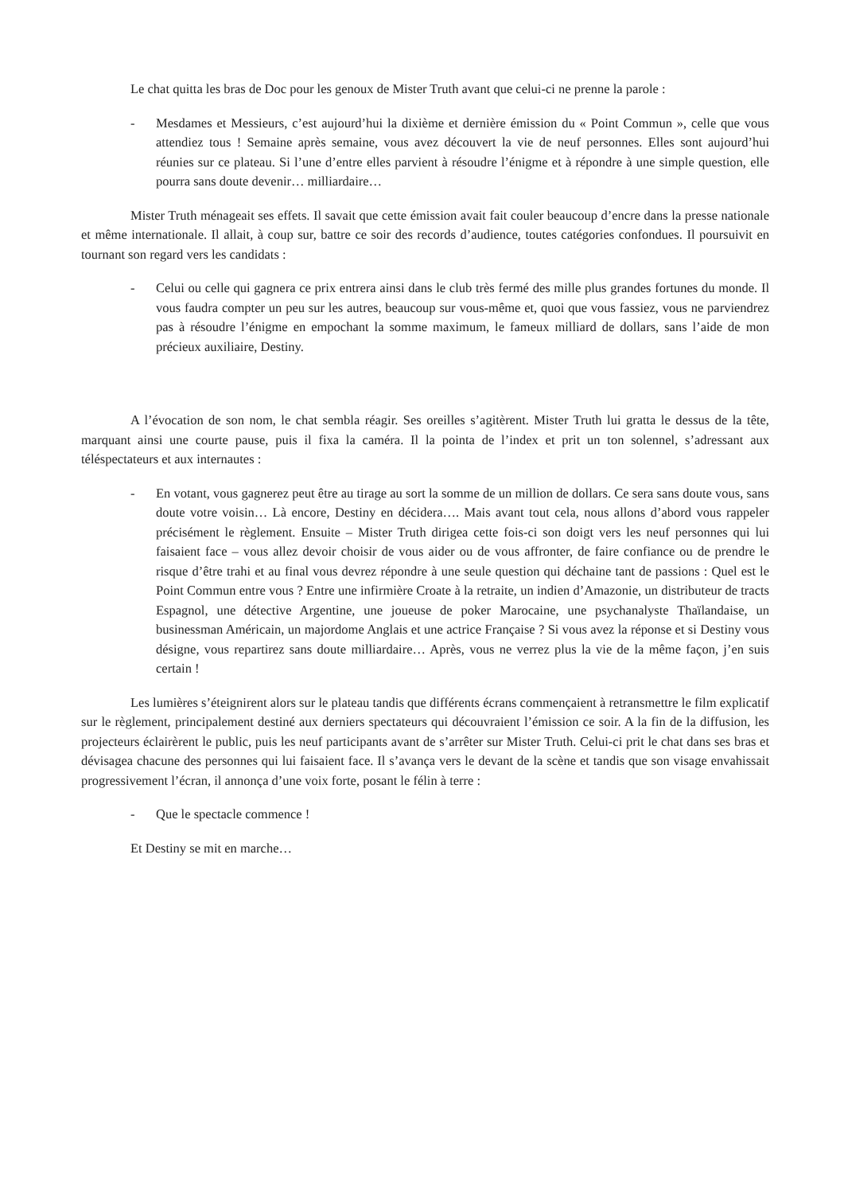Le chat quitta les bras de Doc pour les genoux de Mister Truth avant que celui-ci ne prenne la parole :
- Mesdames et Messieurs, c’est aujourd’hui la dixième et dernière émission du « Point Commun », celle que vous attendiez tous ! Semaine après semaine, vous avez découvert la vie de neuf personnes. Elles sont aujourd’hui réunies sur ce plateau. Si l’une d’entre elles parvient à résoudre l’énigme et à répondre à une simple question, elle pourra sans doute devenir… milliardaire…
Mister Truth ménageait ses effets. Il savait que cette émission avait fait couler beaucoup d’encre dans la presse nationale et même internationale. Il allait, à coup sur, battre ce soir des records d’audience, toutes catégories confondues. Il poursuivit en tournant son regard vers les candidats :
- Celui ou celle qui gagnera ce prix entrera ainsi dans le club très fermé des mille plus grandes fortunes du monde. Il vous faudra compter un peu sur les autres, beaucoup sur vous-même et, quoi que vous fassiez, vous ne parviendrez pas à résoudre l’énigme en empochant la somme maximum, le fameux milliard de dollars, sans l’aide de mon précieux auxiliaire, Destiny.
A l’évocation de son nom, le chat sembla réagir. Ses oreilles s’agitèrent. Mister Truth lui gratta le dessus de la tête, marquant ainsi une courte pause, puis il fixa la caméra. Il la pointa de l’index et prit un ton solennel, s’adressant aux téléspectateurs et aux internautes :
- En votant, vous gagnerez peut être au tirage au sort la somme de un million de dollars. Ce sera sans doute vous, sans doute votre voisin… Là encore, Destiny en décidera…. Mais avant tout cela, nous allons d’abord vous rappeler précisément le règlement. Ensuite – Mister Truth dirigea cette fois-ci son doigt vers les neuf personnes qui lui faisaient face – vous allez devoir choisir de vous aider ou de vous affronter, de faire confiance ou de prendre le risque d’être trahi et au final vous devrez répondre à une seule question qui déchaine tant de passions : Quel est le Point Commun entre vous ? Entre une infirmière Croate à la retraite, un indien d’Amazonie, un distributeur de tracts Espagnol, une détective Argentine, une joueuse de poker Marocaine, une psychanalyste Thaïlandaise, un businessman Américain, un majordome Anglais et une actrice Française ? Si vous avez la réponse et si Destiny vous désigne, vous repartirez sans doute milliardaire… Après, vous ne verrez plus la vie de la même façon, j’en suis certain !
Les lumières s’éteignirent alors sur le plateau tandis que différents écrans commençaient à retransmettre le film explicatif sur le règlement, principalement destiné aux derniers spectateurs qui découvraient l’émission ce soir. A la fin de la diffusion, les projecteurs éclairèrent le public, puis les neuf participants avant de s’arrêter sur Mister Truth. Celui-ci prit le chat dans ses bras et dévisagea chacune des personnes qui lui faisaient face. Il s’avança vers le devant de la scène et tandis que son visage envahissait progressivement l’écran, il annonça d’une voix forte, posant le félin à terre :
- Que le spectacle commence !
Et Destiny se mit en marche…